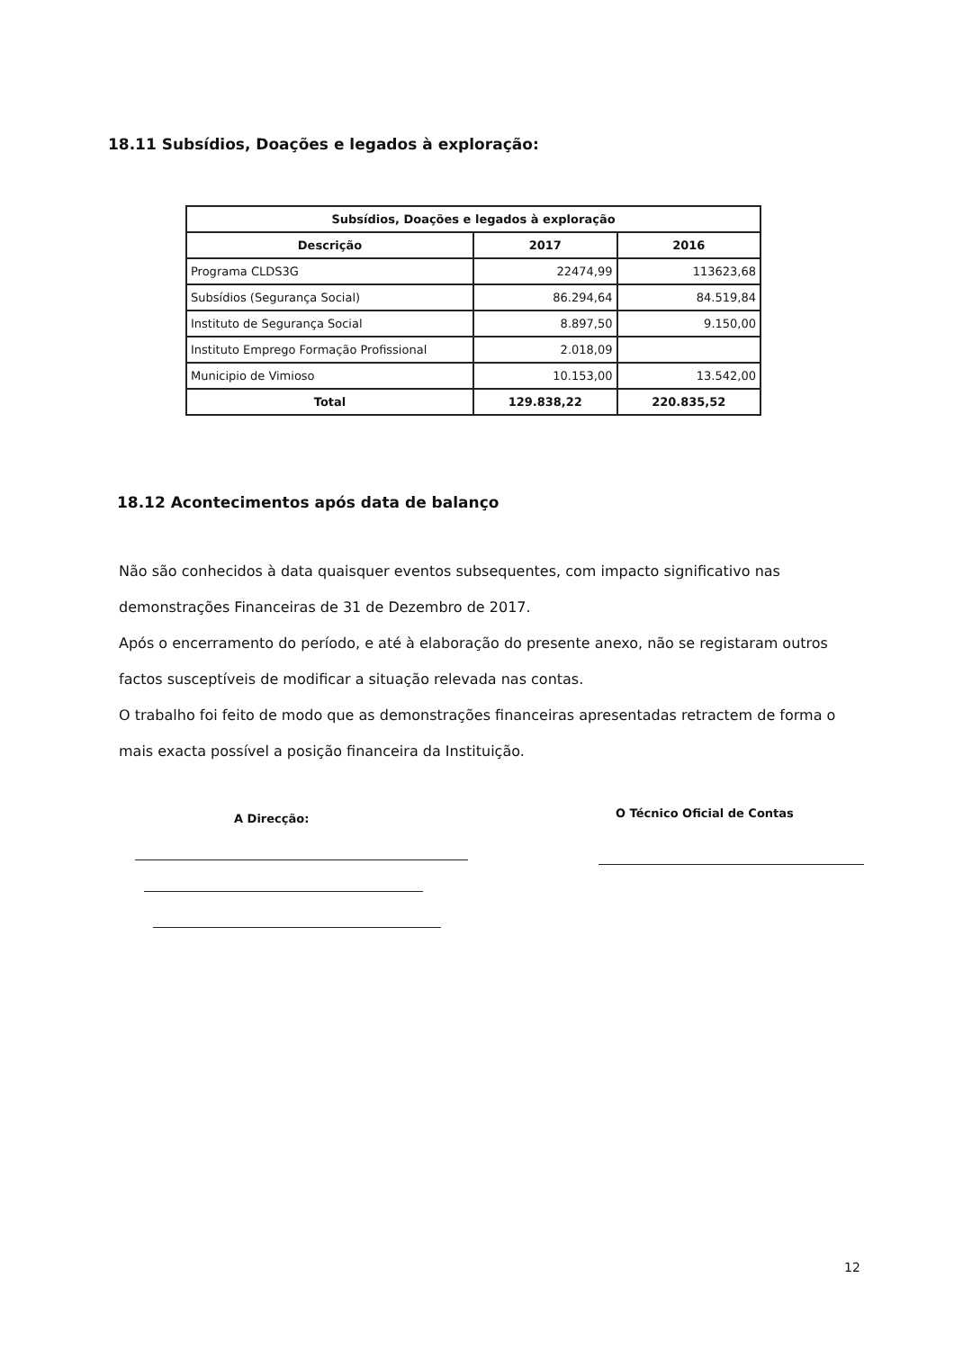18.11 Subsídios, Doações e legados à exploração:
| Subsídios, Doações e legados à exploração | | |
| --- | --- | --- |
| Descrição | 2017 | 2016 |
| Programa CLDS3G | 22474,99 | 113623,68 |
| Subsídios (Segurança Social) | 86.294,64 | 84.519,84 |
| Instituto de Segurança Social | 8.897,50 | 9.150,00 |
| Instituto Emprego Formação Profissional | 2.018,09 | |
| Municipio de Vimioso | 10.153,00 | 13.542,00 |
| Total | 129.838,22 | 220.835,52 |
18.12 Acontecimentos após data de balanço
Não são conhecidos à data quaisquer eventos subsequentes, com impacto significativo nas demonstrações Financeiras de 31 de Dezembro de 2017.
Após o encerramento do período, e até à elaboração do presente anexo, não se registaram outros factos susceptíveis de modificar a situação relevada nas contas.
O trabalho foi feito de modo que as demonstrações financeiras apresentadas retractem de forma o mais exacta possível a posição financeira da Instituição.
A Direcção: O Técnico Oficial de Contas
12